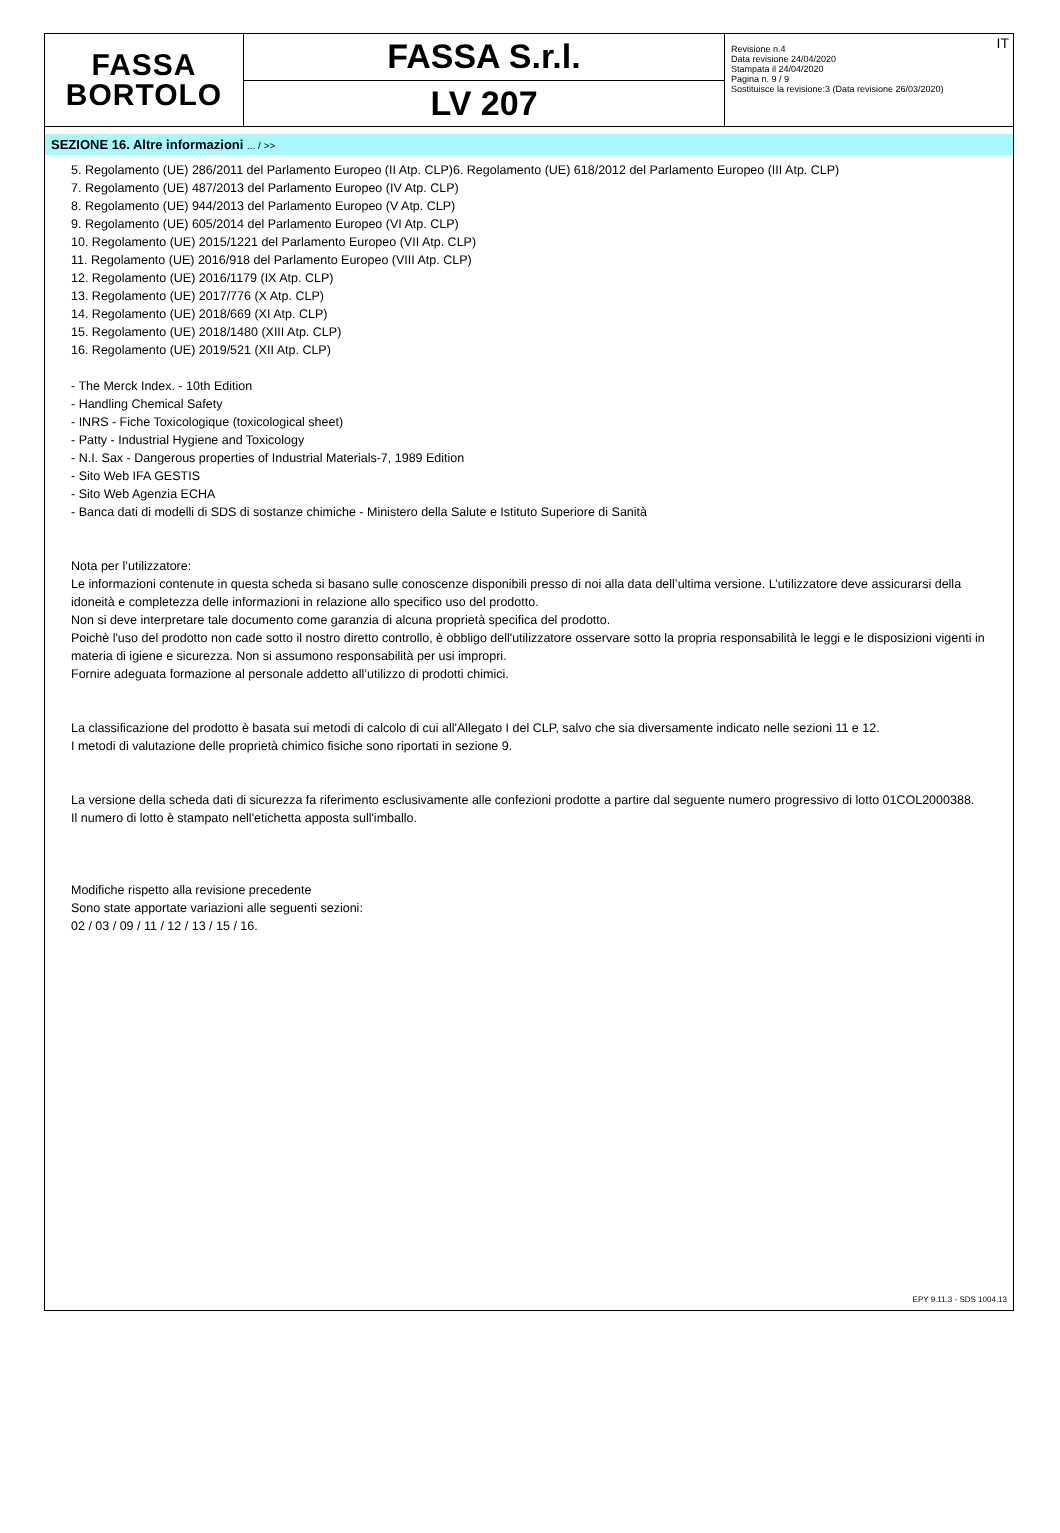FASSA
BORTOLO
FASSA S.r.l.
LV 207
IT Revisione n.4
Data revisione 24/04/2020
Stampata il 24/04/2020
Pagina n. 9 / 9
Sostituisce la revisione:3 (Data revisione 26/03/2020)
SEZIONE 16. Altre informazioni ... / >>
5. Regolamento (UE) 286/2011 del Parlamento Europeo (II Atp. CLP)6. Regolamento (UE) 618/2012 del Parlamento Europeo (III Atp. CLP)
7. Regolamento (UE) 487/2013 del Parlamento Europeo (IV Atp. CLP)
8. Regolamento (UE) 944/2013 del Parlamento Europeo (V Atp. CLP)
9. Regolamento (UE) 605/2014 del Parlamento Europeo (VI Atp. CLP)
10. Regolamento (UE) 2015/1221 del Parlamento Europeo (VII Atp. CLP)
11. Regolamento (UE) 2016/918 del Parlamento Europeo (VIII Atp. CLP)
12. Regolamento (UE) 2016/1179 (IX Atp. CLP)
13. Regolamento (UE) 2017/776 (X Atp. CLP)
14. Regolamento (UE) 2018/669 (XI Atp. CLP)
15. Regolamento (UE) 2018/1480 (XIII Atp. CLP)
16. Regolamento (UE) 2019/521 (XII Atp. CLP)
- The Merck Index. - 10th Edition
- Handling Chemical Safety
- INRS - Fiche Toxicologique (toxicological sheet)
- Patty - Industrial Hygiene and Toxicology
- N.I. Sax - Dangerous properties of Industrial Materials-7, 1989 Edition
- Sito Web IFA GESTIS
- Sito Web Agenzia ECHA
- Banca dati di modelli di SDS di sostanze chimiche - Ministero della Salute e Istituto Superiore di Sanità
Nota per l’utilizzatore:
Le informazioni contenute in questa scheda si basano sulle conoscenze disponibili presso di noi alla data dell’ultima versione. L’utilizzatore deve assicurarsi della idoneità e completezza delle informazioni in relazione allo specifico uso del prodotto.
Non si deve interpretare tale documento come garanzia di alcuna proprietà specifica del prodotto.
Poichè l'uso del prodotto non cade sotto il nostro diretto controllo, è obbligo dell'utilizzatore osservare sotto la propria responsabilità le leggi e le disposizioni vigenti in materia di igiene e sicurezza. Non si assumono responsabilità per usi impropri.
Fornire adeguata formazione al personale addetto all’utilizzo di prodotti chimici.
La classificazione del prodotto è basata sui metodi di calcolo di cui all'Allegato I del CLP, salvo che sia diversamente indicato nelle sezioni 11 e 12.
I metodi di valutazione delle proprietà chimico fisiche sono riportati in sezione 9.
La versione della scheda dati di sicurezza fa riferimento esclusivamente alle confezioni prodotte a partire dal seguente numero progressivo di lotto 01COL2000388.
Il numero di lotto è stampato nell'etichetta apposta sull'imballo.
Modifiche rispetto alla revisione precedente
Sono state apportate variazioni alle seguenti sezioni:
02 / 03 / 09 / 11 / 12 / 13 / 15 / 16.
EPY 9.11.3 - SDS 1004.13